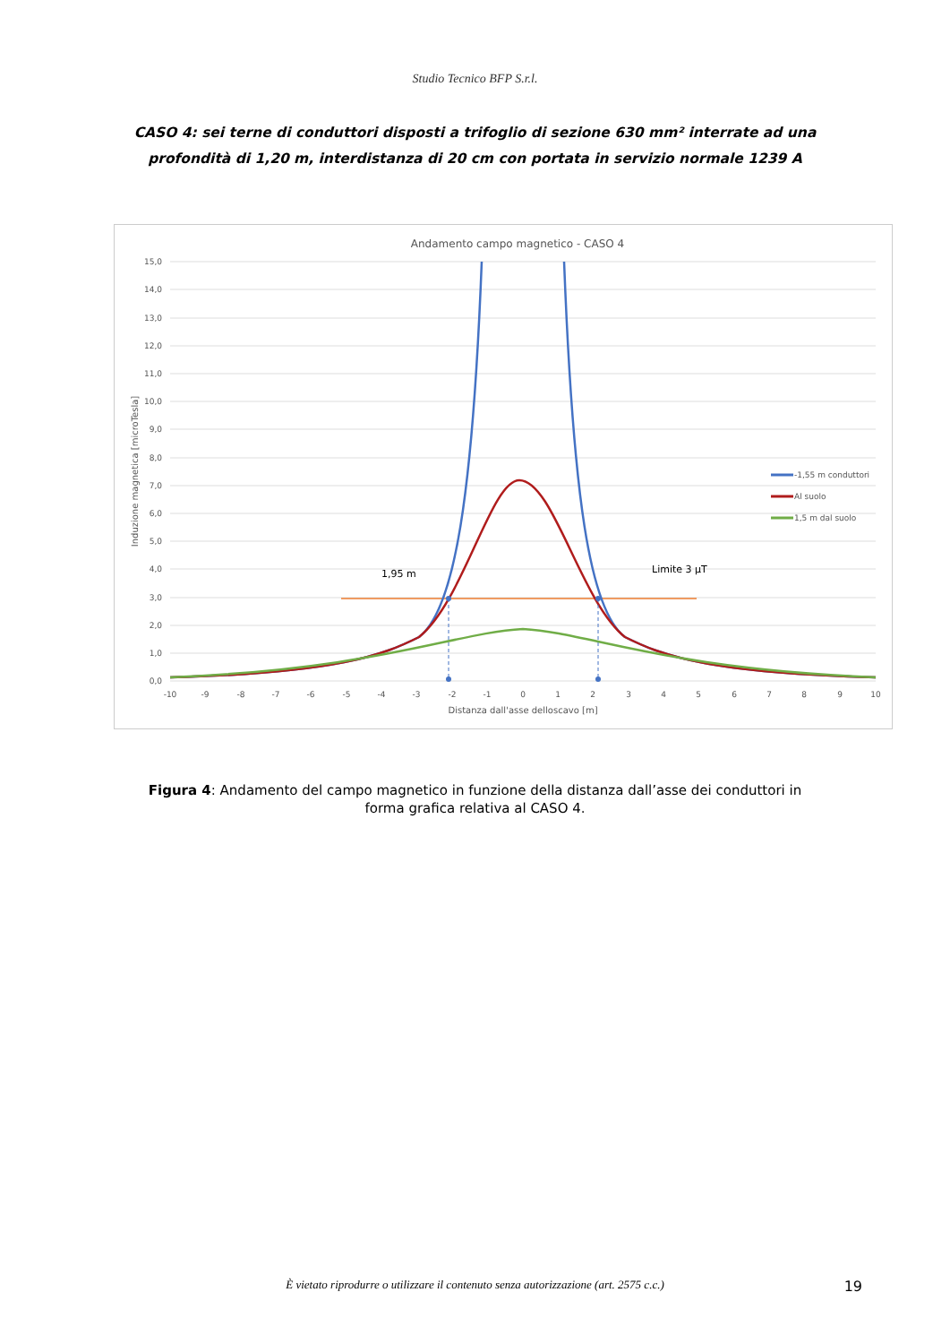Studio Tecnico BFP S.r.l.
CASO 4: sei terne di conduttori disposti a trifoglio di sezione 630 mm² interrate ad una profondità di 1,20 m, interdistanza di 20 cm con portata in servizio normale 1239 A
Andamento campo magnetico - CASO 4
15,0
14,0
13,0
12,0
11,0
10,0
9,0
8,0
7,0
6,0
5,0
4,0
3,0
2,0
1,0
0,0
-10
-9
-8
-7
-6
-5
-4
-3
-2
-1
0
1
2
3
4
5
6
7
8
9
10
Distanza dall'asse delloscavo [m]
Induzione magnetica [microTesla]
1,95 m
Limite 3 µT
-1,55 m conduttori
Al suolo
1,5 m dal suolo
Figura 4: Andamento del campo magnetico in funzione della distanza dall’asse dei conduttori in forma grafica relativa al CASO 4.
È vietato riprodurre o utilizzare il contenuto senza autorizzazione (art. 2575 c.c.)
19